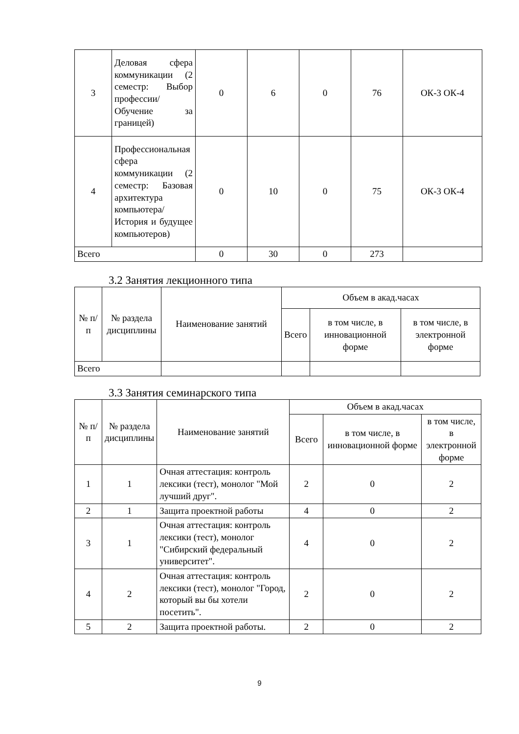| 3 | Деловая сфера коммуникации (2 семестр: Выбор профессии/Обучение за границей) | 0 | 6 | 0 | 76 | ОК-3 ОК-4 |
| 4 | Профессиональная сфера коммуникации (2 семестр: Базовая архитектура компьютера/История и будущее компьютеров) | 0 | 10 | 0 | 75 | ОК-3 ОК-4 |
| Всего | | 0 | 30 | 0 | 273 | |
3.2 Занятия лекционного типа
| № п/п | № раздела дисциплины | Наименование занятий | Объем в акад.часах | | |
| --- | --- | --- | --- | --- | --- |
| | | | Всего | в том числе, в инновационной форме | в том числе, в электронной форме |
| Всего | | | | | |
3.3 Занятия семинарского типа
| № п/п | № раздела дисциплины | Наименование занятий | Объем в акад.часах | | |
| --- | --- | --- | --- | --- | --- |
| | | | Всего | в том числе, в инновационной форме | в том числе, в электронной форме |
| 1 | 1 | Очная аттестация: контроль лексики (тест), монолог "Мой лучший друг". | 2 | 0 | 2 |
| 2 | 1 | Защита проектной работы | 4 | 0 | 2 |
| 3 | 1 | Очная аттестация: контроль лексики (тест), монолог "Сибирский федеральный университет". | 4 | 0 | 2 |
| 4 | 2 | Очная аттестация: контроль лексики (тест), монолог "Город, который вы бы хотели посетить". | 2 | 0 | 2 |
| 5 | 2 | Защита проектной работы. | 2 | 0 | 2 |
9